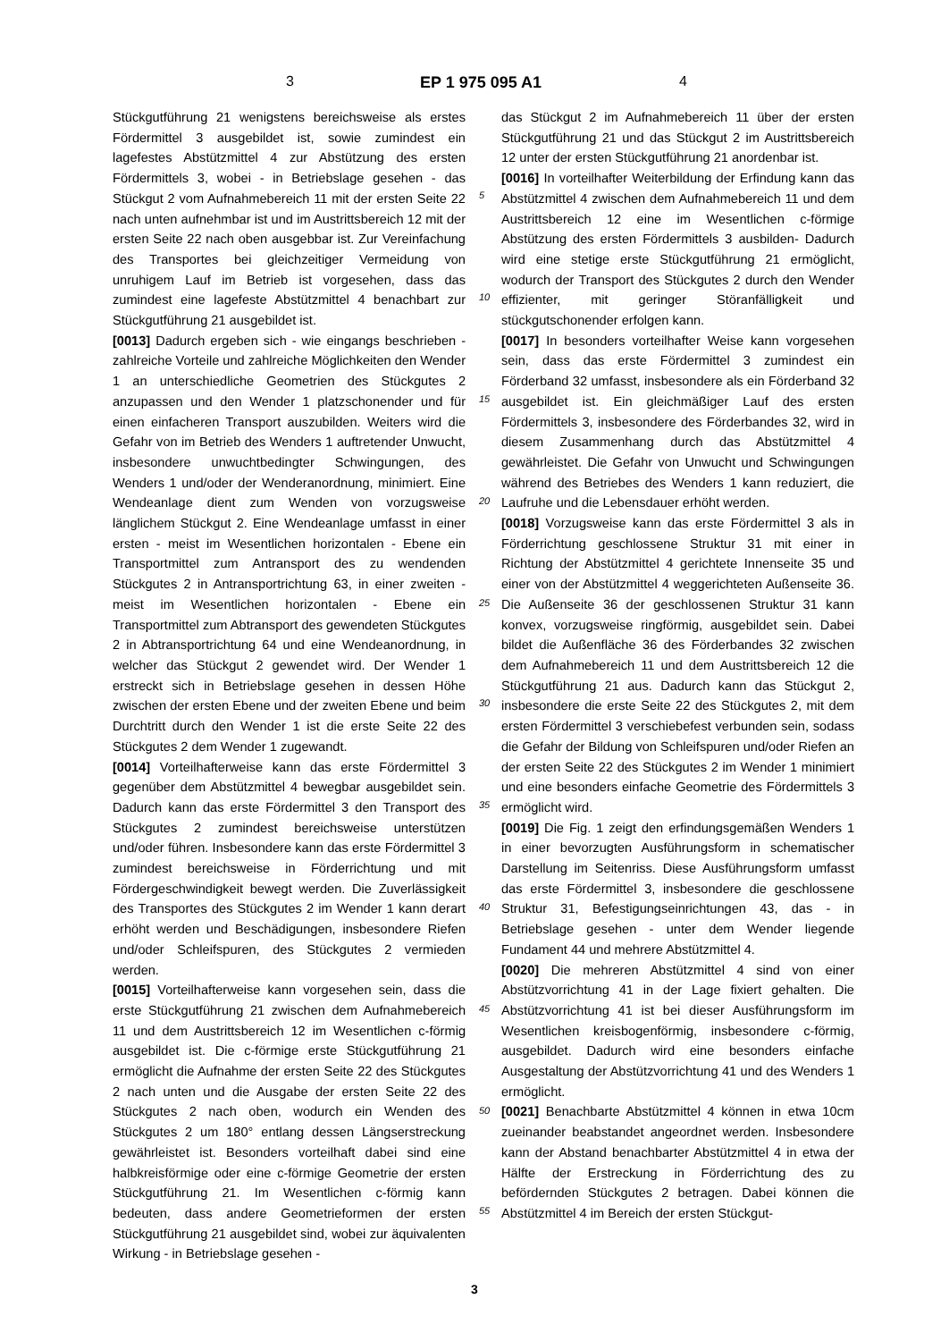3 EP 1 975 095 A1 4
Stückgutführung 21 wenigstens bereichsweise als erstes Fördermittel 3 ausgebildet ist, sowie zumindest ein lagefestes Abstützmittel 4 zur Abstützung des ersten Fördermittels 3, wobei - in Betriebslage gesehen - das Stückgut 2 vom Aufnahmebereich 11 mit der ersten Seite 22 nach unten aufnehmbar ist und im Austrittsbereich 12 mit der ersten Seite 22 nach oben ausgebbar ist. Zur Vereinfachung des Transportes bei gleichzeitiger Vermeidung von unruhigem Lauf im Betrieb ist vorgesehen, dass das zumindest eine lagefeste Abstützmittel 4 benachbart zur Stückgutführung 21 ausgebildet ist.
[0013] Dadurch ergeben sich - wie eingangs beschrieben - zahlreiche Vorteile und zahlreiche Möglichkeiten den Wender 1 an unterschiedliche Geometrien des Stückgutes 2 anzupassen und den Wender 1 platzschonender und für einen einfacheren Transport auszubilden. Weiters wird die Gefahr von im Betrieb des Wenders 1 auftretender Unwucht, insbesondere unwuchtbedingter Schwingungen, des Wenders 1 und/oder der Wenderanordnung, minimiert. Eine Wendeanlage dient zum Wenden von vorzugsweise länglichem Stückgut 2. Eine Wendeanlage umfasst in einer ersten - meist im Wesentlichen horizontalen - Ebene ein Transportmittel zum Antransport des zu wendenden Stückgutes 2 in Antransportrichtung 63, in einer zweiten - meist im Wesentlichen horizontalen - Ebene ein Transportmittel zum Abtransport des gewendeten Stückgutes 2 in Abtransportrichtung 64 und eine Wendeanordnung, in welcher das Stückgut 2 gewendet wird. Der Wender 1 erstreckt sich in Betriebslage gesehen in dessen Höhe zwischen der ersten Ebene und der zweiten Ebene und beim Durchtritt durch den Wender 1 ist die erste Seite 22 des Stückgutes 2 dem Wender 1 zugewandt.
[0014] Vorteilhafterweise kann das erste Fördermittel 3 gegenüber dem Abstützmittel 4 bewegbar ausgebildet sein. Dadurch kann das erste Fördermittel 3 den Transport des Stückgutes 2 zumindest bereichsweise unterstützen und/oder führen. Insbesondere kann das erste Fördermittel 3 zumindest bereichsweise in Förderrichtung und mit Fördergeschwindigkeit bewegt werden. Die Zuverlässigkeit des Transportes des Stückgutes 2 im Wender 1 kann derart erhöht werden und Beschädigungen, insbesondere Riefen und/oder Schleifspuren, des Stückgutes 2 vermieden werden.
[0015] Vorteilhafterweise kann vorgesehen sein, dass die erste Stückgutführung 21 zwischen dem Aufnahmebereich 11 und dem Austrittsbereich 12 im Wesentlichen c-förmig ausgebildet ist. Die c-förmige erste Stückgutführung 21 ermöglicht die Aufnahme der ersten Seite 22 des Stückgutes 2 nach unten und die Ausgabe der ersten Seite 22 des Stückgutes 2 nach oben, wodurch ein Wenden des Stückgutes 2 um 180° entlang dessen Längserstreckung gewährleistet ist. Besonders vorteilhaft dabei sind eine halbkreisförmige oder eine c-förmige Geometrie der ersten Stückgutführung 21. Im Wesentlichen c-förmig kann bedeuten, dass andere Geometrieformen der ersten Stückgutführung 21 ausgebildet sind, wobei zur äquivalenten Wirkung - in Betriebslage gesehen -
das Stückgut 2 im Aufnahmebereich 11 über der ersten Stückgutführung 21 und das Stückgut 2 im Austrittsbereich 12 unter der ersten Stückgutführung 21 anordenbar ist.
[0016] In vorteilhafter Weiterbildung der Erfindung kann das Abstützmittel 4 zwischen dem Aufnahmebereich 11 und dem Austrittsbereich 12 eine im Wesentlichen c-förmige Abstützung des ersten Fördermittels 3 ausbilden- Dadurch wird eine stetige erste Stückgutführung 21 ermöglicht, wodurch der Transport des Stückgutes 2 durch den Wender effizienter, mit geringer Störanfälligkeit und stückgutschonender erfolgen kann.
[0017] In besonders vorteilhafter Weise kann vorgesehen sein, dass das erste Fördermittel 3 zumindest ein Förderband 32 umfasst, insbesondere als ein Förderband 32 ausgebildet ist. Ein gleichmäßiger Lauf des ersten Fördermittels 3, insbesondere des Förderbandes 32, wird in diesem Zusammenhang durch das Abstützmittel 4 gewährleistet. Die Gefahr von Unwucht und Schwingungen während des Betriebes des Wenders 1 kann reduziert, die Laufruhe und die Lebensdauer erhöht werden.
[0018] Vorzugsweise kann das erste Fördermittel 3 als in Förderrichtung geschlossene Struktur 31 mit einer in Richtung der Abstützmittel 4 gerichtete Innenseite 35 und einer von der Abstützmittel 4 weggerichteten Außenseite 36. Die Außenseite 36 der geschlossenen Struktur 31 kann konvex, vorzugsweise ringförmig, ausgebildet sein. Dabei bildet die Außenfläche 36 des Förderbandes 32 zwischen dem Aufnahmebereich 11 und dem Austrittsbereich 12 die Stückgutführung 21 aus. Dadurch kann das Stückgut 2, insbesondere die erste Seite 22 des Stückgutes 2, mit dem ersten Fördermittel 3 verschiebefest verbunden sein, sodass die Gefahr der Bildung von Schleifspuren und/oder Riefen an der ersten Seite 22 des Stückgutes 2 im Wender 1 minimiert und eine besonders einfache Geometrie des Fördermittels 3 ermöglicht wird.
[0019] Die Fig. 1 zeigt den erfindungsgemäßen Wenders 1 in einer bevorzugten Ausführungsform in schematischer Darstellung im Seitenriss. Diese Ausführungsform umfasst das erste Fördermittel 3, insbesondere die geschlossene Struktur 31, Befestigungseinrichtungen 43, das - in Betriebslage gesehen - unter dem Wender liegende Fundament 44 und mehrere Abstützmittel 4.
[0020] Die mehreren Abstützmittel 4 sind von einer Abstützvorrichtung 41 in der Lage fixiert gehalten. Die Abstützvorrichtung 41 ist bei dieser Ausführungsform im Wesentlichen kreisbogenförmig, insbesondere c-förmig, ausgebildet. Dadurch wird eine besonders einfache Ausgestaltung der Abstützvorrichtung 41 und des Wenders 1 ermöglicht.
[0021] Benachbarte Abstützmittel 4 können in etwa 10cm zueinander beabstandet angeordnet werden. Insbesondere kann der Abstand benachbarter Abstützmittel 4 in etwa der Hälfte der Erstreckung in Förderrichtung des zu befördernden Stückgutes 2 betragen. Dabei können die Abstützmittel 4 im Bereich der ersten Stückgut-
5
10
15
20
25
30
35
40
45
50
55
3